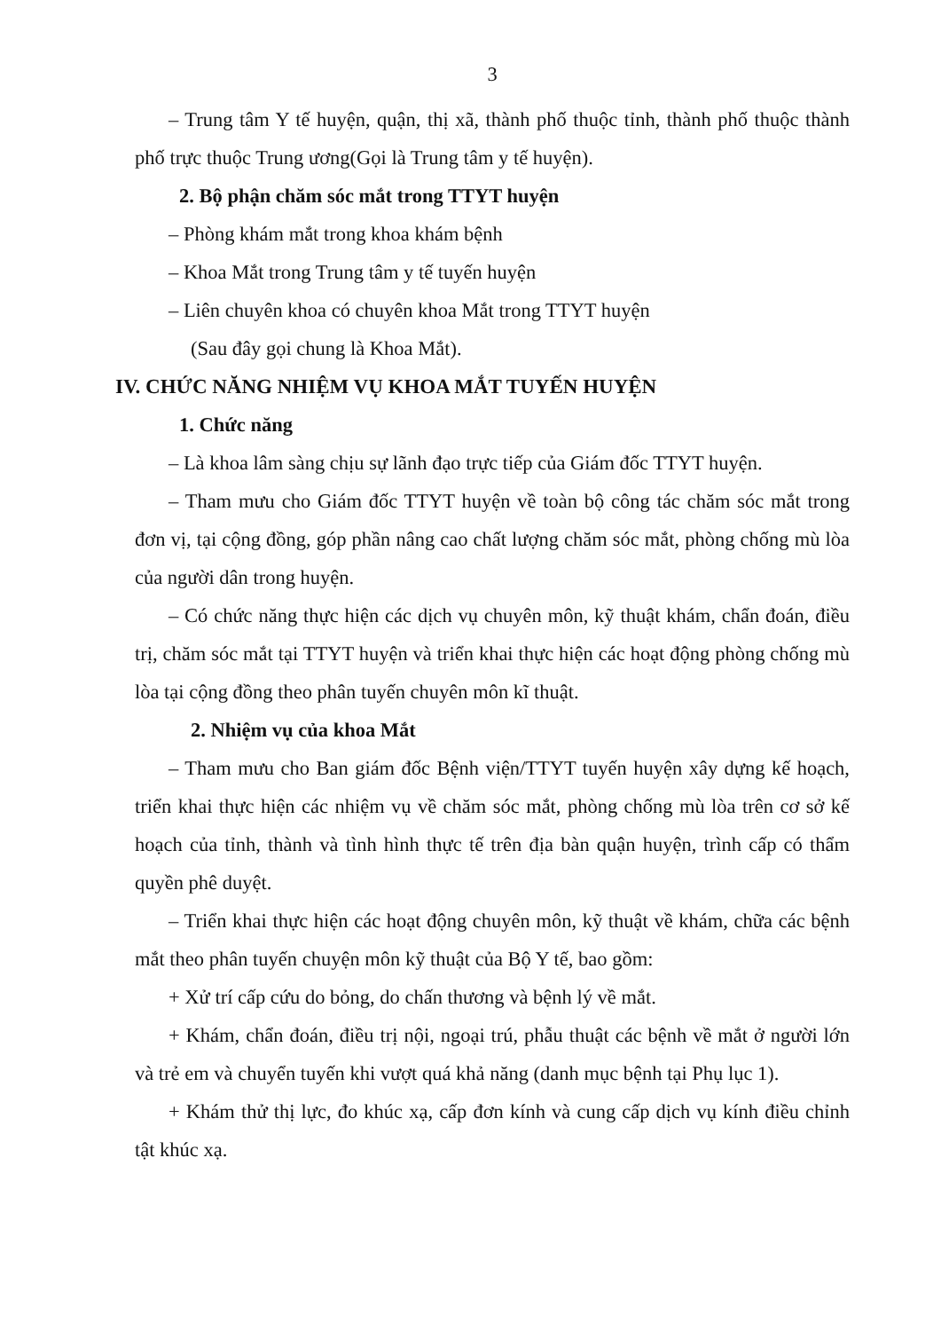3
– Trung tâm Y tế huyện, quận, thị xã, thành phố thuộc tỉnh, thành phố thuộc thành phố trực thuộc Trung ương(Gọi là Trung tâm y tế huyện).
2. Bộ phận chăm sóc mắt trong TTYT huyện
– Phòng khám mắt trong khoa khám bệnh
– Khoa Mắt trong Trung tâm y tế tuyến huyện
– Liên chuyên khoa có chuyên khoa Mắt trong TTYT huyện
(Sau đây gọi chung là Khoa Mắt).
IV. CHỨC NĂNG NHIỆM VỤ KHOA MẮT TUYẾN HUYỆN
1. Chức năng
– Là khoa lâm sàng chịu sự lãnh đạo trực tiếp của Giám đốc TTYT huyện.
– Tham mưu cho Giám đốc TTYT huyện về toàn bộ công tác chăm sóc mắt trong đơn vị, tại cộng đồng, góp phần nâng cao chất lượng chăm sóc mắt, phòng chống mù lòa của người dân trong huyện.
– Có chức năng thực hiện các dịch vụ chuyên môn, kỹ thuật khám, chẩn đoán, điều trị, chăm sóc mắt tại TTYT huyện và triển khai thực hiện các hoạt động phòng chống mù lòa tại cộng đồng theo phân tuyến chuyên môn kĩ thuật.
2. Nhiệm vụ của khoa Mắt
– Tham mưu cho Ban giám đốc Bệnh viện/TTYT tuyến huyện xây dựng kế hoạch, triển khai thực hiện các nhiệm vụ về chăm sóc mắt, phòng chống mù lòa trên cơ sở kế hoạch của tỉnh, thành và tình hình thực tế trên địa bàn quận huyện, trình cấp có thẩm quyền phê duyệt.
– Triển khai thực hiện các hoạt động chuyên môn, kỹ thuật về khám, chữa các bệnh mắt theo phân tuyến chuyện môn kỹ thuật của Bộ Y tế, bao gồm:
+ Xử trí cấp cứu do bỏng, do chấn thương và bệnh lý về mắt.
+ Khám, chẩn đoán, điều trị nội, ngoại trú, phẫu thuật các bệnh về mắt ở người lớn và trẻ em và chuyển tuyến khi vượt quá khả năng (danh mục bệnh tại Phụ lục 1).
+ Khám thử thị lực, đo khúc xạ, cấp đơn kính và cung cấp dịch vụ kính điều chỉnh tật khúc xạ.